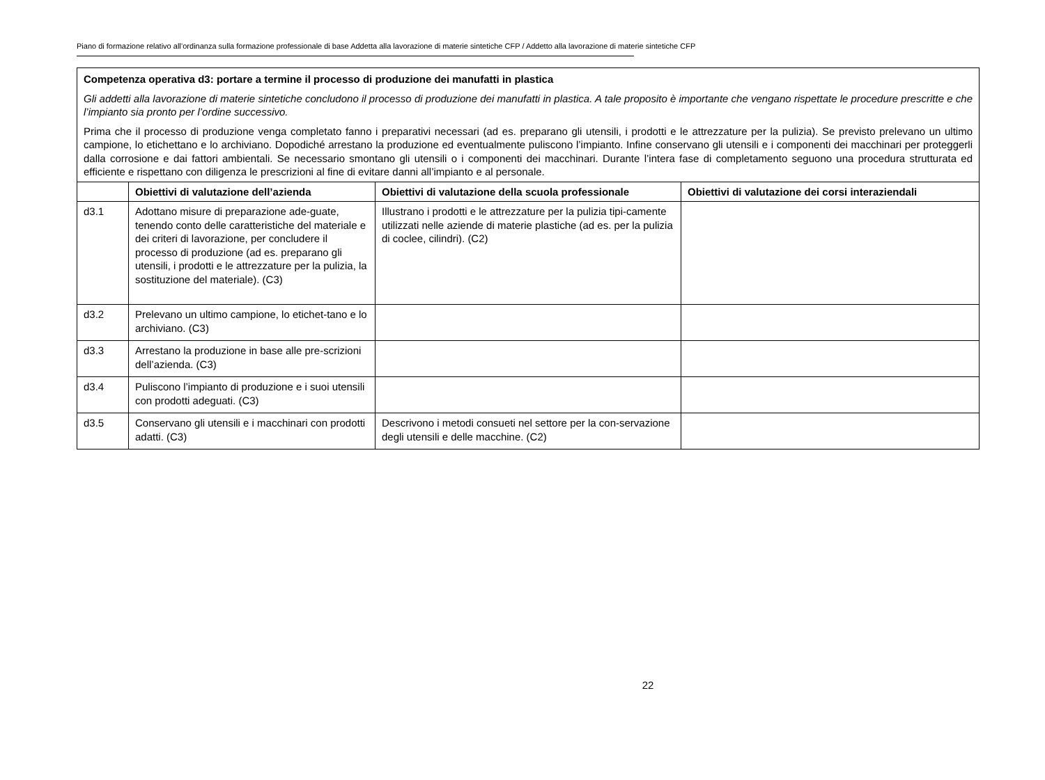Piano di formazione relativo all’ordinanza sulla formazione professionale di base Addetta alla lavorazione di materie sintetiche CFP / Addetto alla lavorazione di materie sintetiche CFP
| Competenza operativa d3: portare a termine il processo di produzione dei manufatti in plastica Gli addetti alla lavorazione di materie sintetiche concludono il processo di produzione dei manufatti in plastica. A tale proposito è importante che vengano rispettate le procedure prescritte e che l’impianto sia pronto per l’ordine successivo. Prima che il processo di produzione venga completato fanno i preparativi necessari (ad es. preparano gli utensili, i prodotti e le attrezzature per la pulizia). Se previsto prelevano un ultimo campione, lo etichettano e lo archiviano. Dopodiché arrestano la produzione ed eventualmente puliscono l’impianto. Infine conservano gli utensili e i componenti dei macchinari per proteggerli dalla corrosione e dai fattori ambientali. Se necessario smontano gli utensili o i componenti dei macchinari. Durante l’intera fase di completamento seguono una procedura strutturata ed efficiente e rispettano con diligenza le prescrizioni al fine di evitare danni all’impianto e al personale. | | | |
| | Obiettivi di valutazione dell’azienda | Obiettivi di valutazione della scuola professionale | Obiettivi di valutazione dei corsi interaziendali |
| d3.1 | Adottano misure di preparazione ade-guate, tenendo conto delle caratteristiche del materiale e dei criteri di lavorazione, per concludere il processo di produzione (ad es. preparano gli utensili, i prodotti e le attrezzature per la pulizia, la sostituzione del materiale). (C3) | Illustrano i prodotti e le attrezzature per la pulizia tipi-camente utilizzati nelle aziende di materie plastiche (ad es. per la pulizia di coclee, cilindri). (C2) | |
| d3.2 | Prelevano un ultimo campione, lo etichet-tano e lo archiviano. (C3) | | |
| d3.3 | Arrestano la produzione in base alle pre-scrizioni dell’azienda. (C3) | | |
| d3.4 | Puliscono l’impianto di produzione e i suoi utensili con prodotti adeguati. (C3) | | |
| d3.5 | Conservano gli utensili e i macchinari con prodotti adatti. (C3) | Descrivono i metodi consueti nel settore per la con-servazione degli utensili e delle macchine. (C2) | |
22